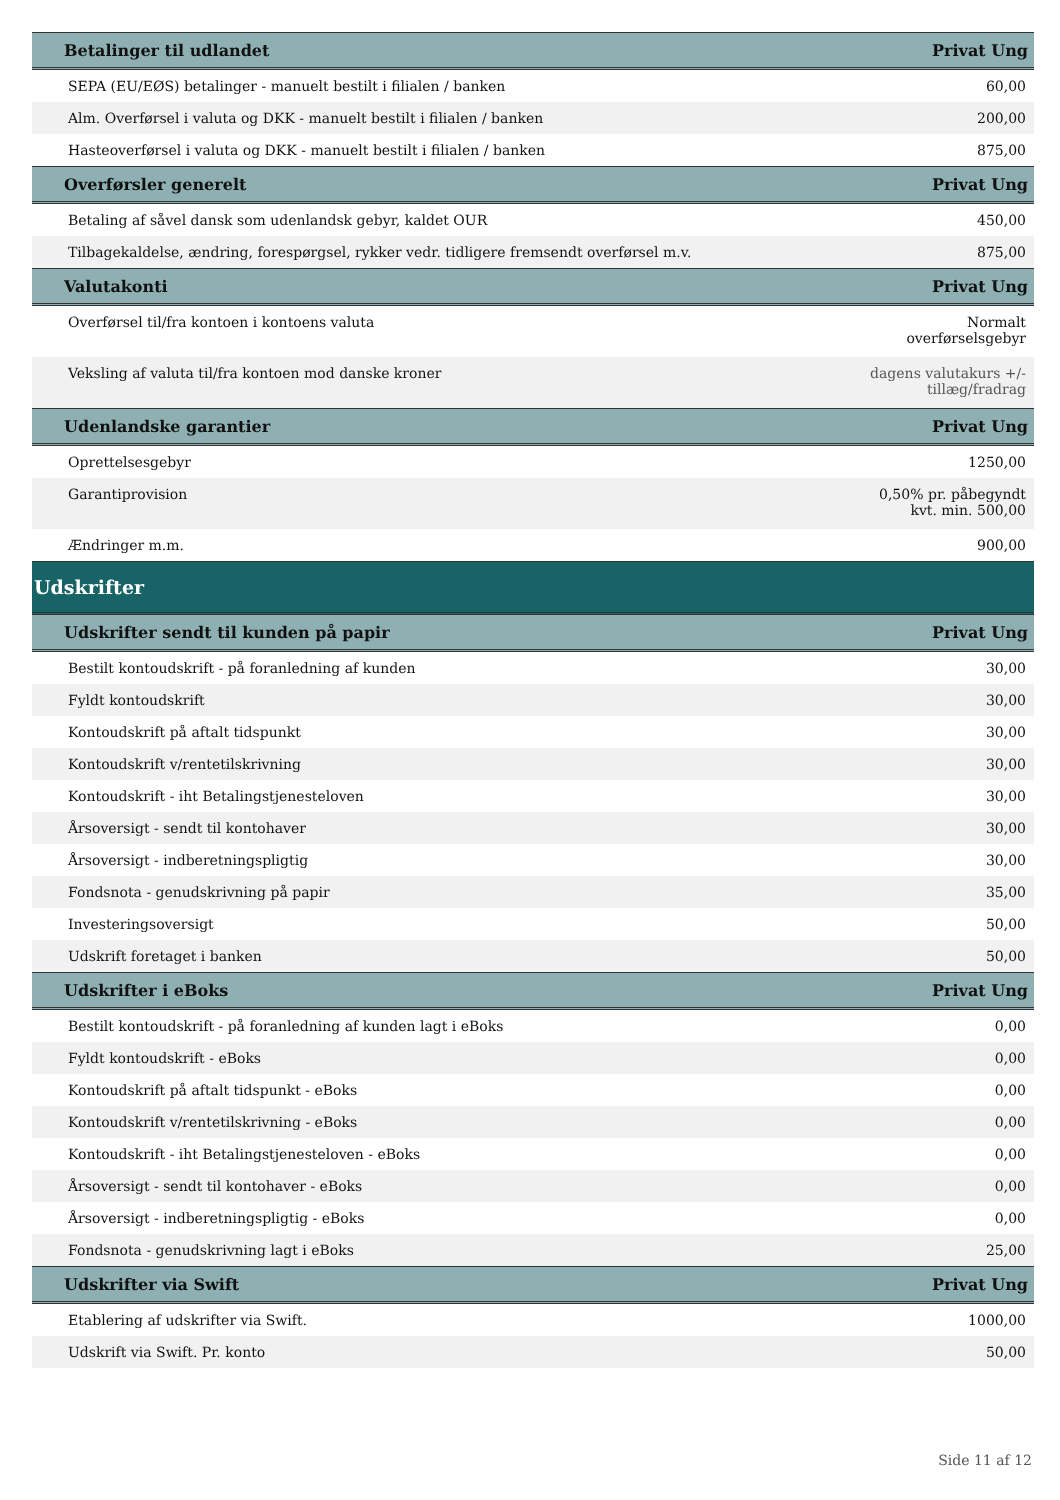| Betalinger til udlandet | Privat Ung |
| --- | --- |
| SEPA (EU/EØS) betalinger - manuelt bestilt i filialen / banken | 60,00 |
| Alm. Overførsel i valuta og DKK - manuelt bestilt i filialen / banken | 200,00 |
| Hasteoverførsel i valuta og DKK - manuelt bestilt i filialen / banken | 875,00 |
| Overførsler generelt | Privat Ung |
| Betaling af såvel dansk som udenlandsk gebyr, kaldet OUR | 450,00 |
| Tilbagekaldelse, ændring, forespørgsel, rykker vedr. tidligere fremsendt overførsel m.v. | 875,00 |
| Valutakonti | Privat Ung |
| Overførsel til/fra kontoen i kontoens valuta | Normalt overførselsgebyr |
| Veksling af valuta til/fra kontoen mod danske kroner | dagens valutakurs +/- tillæg/fradrag |
| Udenlandske garantier | Privat Ung |
| Oprettelsesgebyr | 1250,00 |
| Garantiprovision | 0,50% pr. påbegyndt kvt. min. 500,00 |
| Ændringer m.m. | 900,00 |
| Udskrifter | |
| Udskrifter sendt til kunden på papir | Privat Ung |
| Bestilt kontoudskrift - på foranledning af kunden | 30,00 |
| Fyldt kontoudskrift | 30,00 |
| Kontoudskrift på aftalt tidspunkt | 30,00 |
| Kontoudskrift v/rentetilskrivning | 30,00 |
| Kontoudskrift - iht Betalingstjenesteloven | 30,00 |
| Årsoversigt - sendt til kontohaver | 30,00 |
| Årsoversigt - indberetningspligtig | 30,00 |
| Fondsnota - genudskrivning på papir | 35,00 |
| Investeringsoversigt | 50,00 |
| Udskrift foretaget i banken | 50,00 |
| Udskrifter i eBoks | Privat Ung |
| Bestilt kontoudskrift - på foranledning af kunden lagt i eBoks | 0,00 |
| Fyldt kontoudskrift - eBoks | 0,00 |
| Kontoudskrift på aftalt tidspunkt - eBoks | 0,00 |
| Kontoudskrift v/rentetilskrivning - eBoks | 0,00 |
| Kontoudskrift - iht Betalingstjenesteloven - eBoks | 0,00 |
| Årsoversigt - sendt til kontohaver - eBoks | 0,00 |
| Årsoversigt - indberetningspligtig - eBoks | 0,00 |
| Fondsnota - genudskrivning lagt i eBoks | 25,00 |
| Udskrifter via Swift | Privat Ung |
| Etablering af udskrifter via Swift. | 1000,00 |
| Udskrift via Swift. Pr. konto | 50,00 |
Side 11 af 12